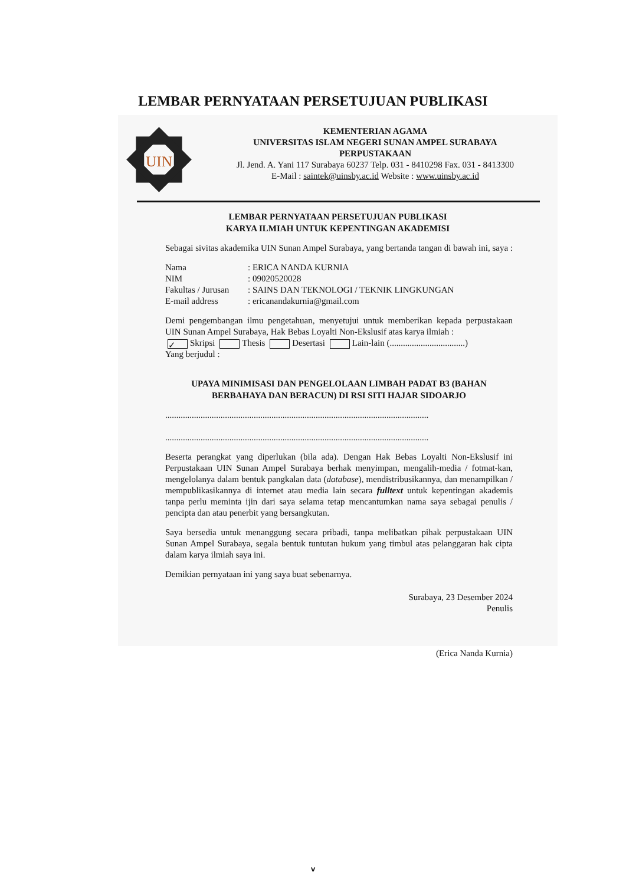LEMBAR PERNYATAAN PERSETUJUAN PUBLIKASI
UIN
KEMENTERIAN AGAMA
UNIVERSITAS ISLAM NEGERI SUNAN AMPEL SURABAYA
PERPUSTAKAAN
Jl. Jend. A. Yani 117 Surabaya 60237 Telp. 031 - 8410298 Fax. 031 - 8413300
E-Mail : saintek@uinsby.ac.id Website : www.uinsby.ac.id
LEMBAR PERNYATAAN PERSETUJUAN PUBLIKASI
KARYA ILMIAH UNTUK KEPENTINGAN AKADEMISI
Sebagai sivitas akademika UIN Sunan Ampel Surabaya, yang bertanda tangan di bawah ini, saya :
Nama: ERICA NANDA KURNIA
NIM: 09020520028
Fakultas / Jurusan: SAINS DAN TEKNOLOGI / TEKNIK LINGKUNGAN
E-mail address: ericanandakurnia@gmail.com
Demi pengembangan ilmu pengetahuan, menyetujui untuk memberikan kepada perpustakaan UIN Sunan Ampel Surabaya, Hak Bebas Loyalti Non-Ekslusif atas karya ilmiah :
✓ Skripsi Thesis Desertasi Lain-lain (..................................)
Yang berjudul :
UPAYA MINIMISASI DAN PENGELOLAAN LIMBAH PADAT B3 (BAHAN BERBAHAYA DAN BERACUN) DI RSI SITI HAJAR SIDOARJO
.......................................................................................................................
.......................................................................................................................
Beserta perangkat yang diperlukan (bila ada). Dengan Hak Bebas Loyalti Non-Ekslusif ini Perpustakaan UIN Sunan Ampel Surabaya berhak menyimpan, mengalih-media / fotmat-kan, mengelolanya dalam bentuk pangkalan data (database), mendistribusikannya, dan menampilkan / mempublikasikannya di internet atau media lain secara fulltext untuk kepentingan akademis tanpa perlu meminta ijin dari saya selama tetap mencantumkan nama saya sebagai penulis / pencipta dan atau penerbit yang bersangkutan.
Saya bersedia untuk menanggung secara pribadi, tanpa melibatkan pihak perpustakaan UIN Sunan Ampel Surabaya, segala bentuk tuntutan hukum yang timbul atas pelanggaran hak cipta dalam karya ilmiah saya ini.
Demikian pernyataan ini yang saya buat sebenarnya.
Surabaya, 23 Desember 2024
Penulis
(Erica Nanda Kurnia)
v